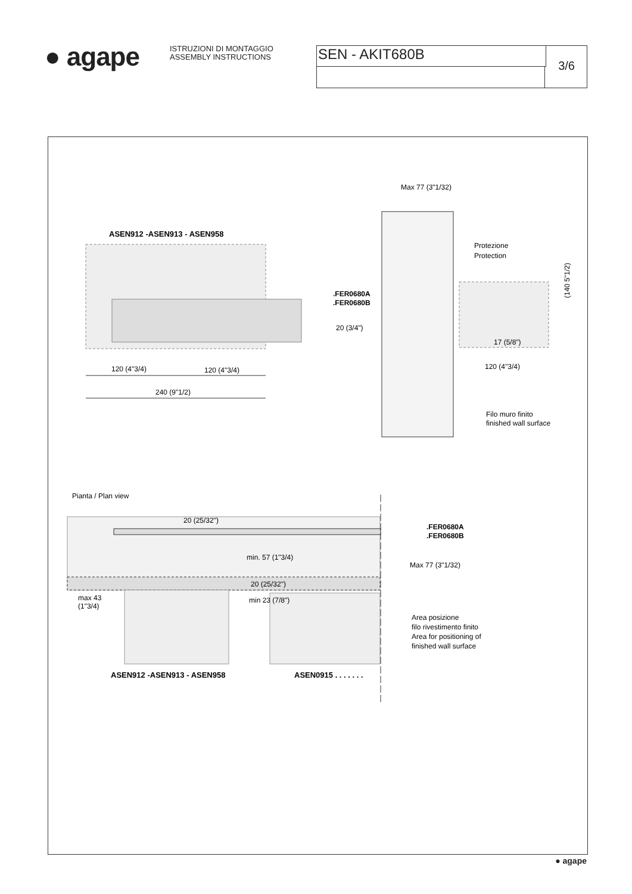● agape
ISTRUZIONI DI MONTAGGIO
ASSEMBLY INSTRUCTIONS
SEN - AKIT680B
3/6
ASEN912 -ASEN913 - ASEN958
120 (4"3/4)
120 (4"3/4)
240 (9"1/2)
Max 77 (3"1/32)
Protezione
Protection
.FER0680A
.FER0680B
20 (3/4")
17 (5/8")
120 (4"3/4)
(140 5"1/2)
Filo muro finito
finished wall surface
Pianta / Plan view
20 (25/32")
.FER0680A
.FER0680B
min. 57 (1"3/4)
Max 77 (3"1/32)
20 (25/32")
max 43
(1"3/4)
min 23 (7/8")
Area posizione
filo rivestimento finito
Area for positioning of
finished wall surface
ASEN912 -ASEN913 - ASEN958
ASEN0915 . . . . . . .
● agape